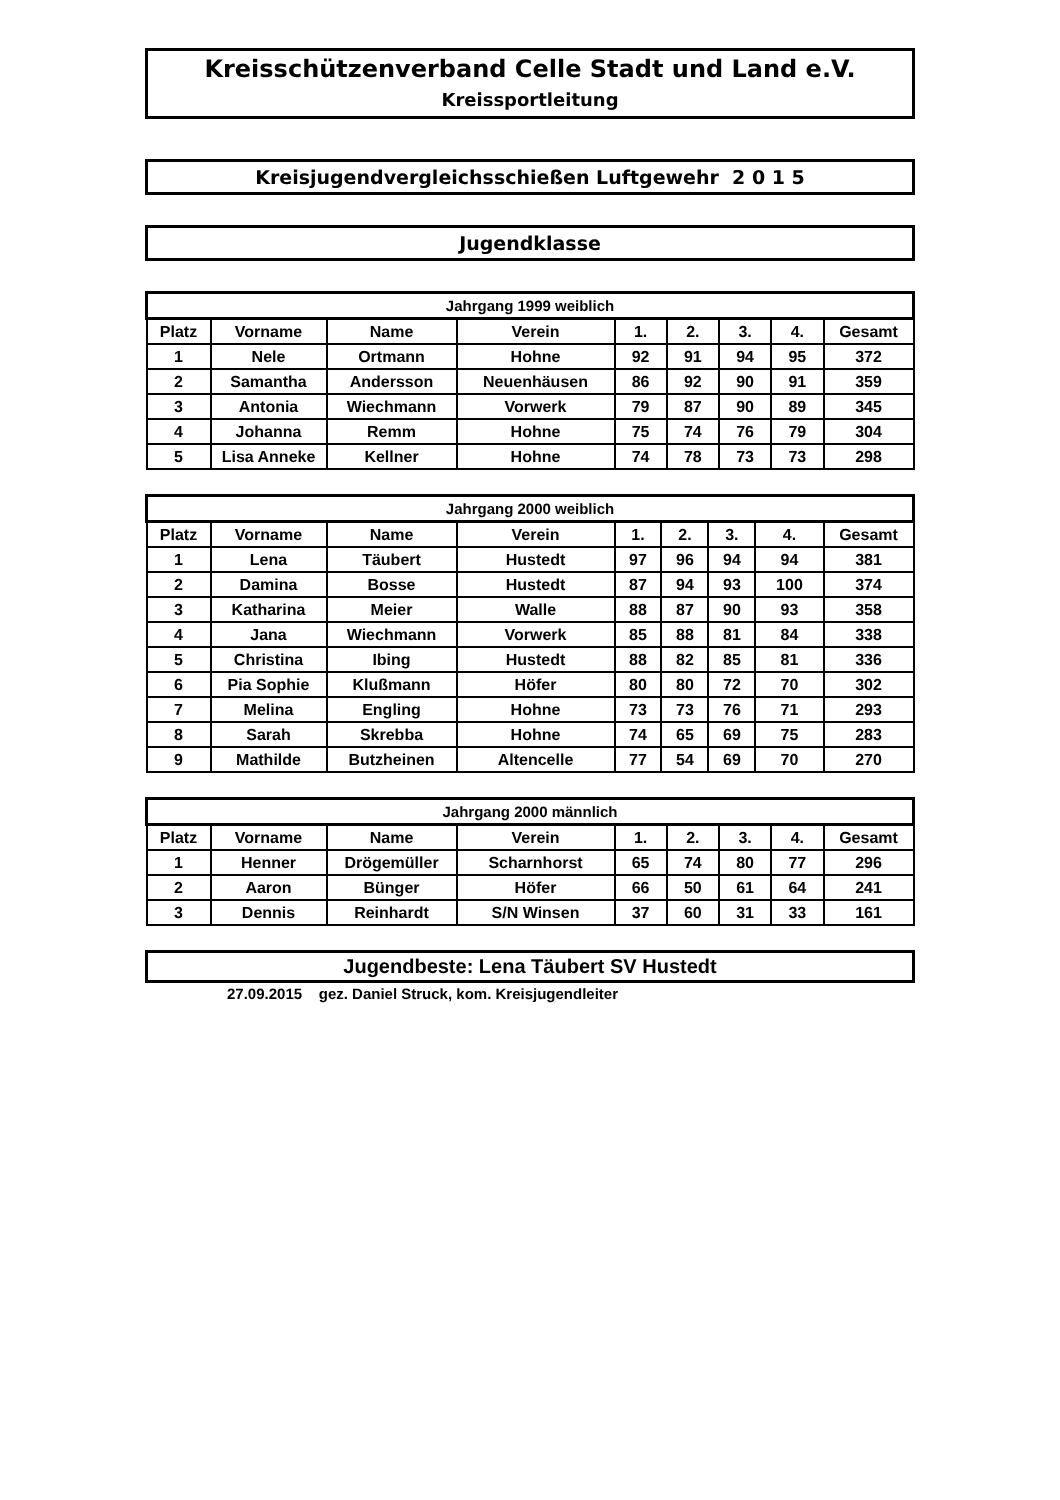Kreisschützenverband Celle Stadt und Land e.V.
Kreissportleitung
Kreisjugendvergleichsschießen Luftgewehr 2 0 1 5
Jugendklasse
| Jahrgang 1999 weiblich | | | | | | | | |
| --- | --- | --- | --- | --- | --- | --- | --- | --- |
| Platz | Vorname | Name | Verein | 1. | 2. | 3. | 4. | Gesamt |
| 1 | Nele | Ortmann | Hohne | 92 | 91 | 94 | 95 | 372 |
| 2 | Samantha | Andersson | Neuenhäusen | 86 | 92 | 90 | 91 | 359 |
| 3 | Antonia | Wiechmann | Vorwerk | 79 | 87 | 90 | 89 | 345 |
| 4 | Johanna | Remm | Hohne | 75 | 74 | 76 | 79 | 304 |
| 5 | Lisa Anneke | Kellner | Hohne | 74 | 78 | 73 | 73 | 298 |
| Jahrgang 2000 weiblich | | | | | | | | |
| --- | --- | --- | --- | --- | --- | --- | --- | --- |
| Platz | Vorname | Name | Verein | 1. | 2. | 3. | 4. | Gesamt |
| 1 | Lena | Täubert | Hustedt | 97 | 96 | 94 | 94 | 381 |
| 2 | Damina | Bosse | Hustedt | 87 | 94 | 93 | 100 | 374 |
| 3 | Katharina | Meier | Walle | 88 | 87 | 90 | 93 | 358 |
| 4 | Jana | Wiechmann | Vorwerk | 85 | 88 | 81 | 84 | 338 |
| 5 | Christina | Ibing | Hustedt | 88 | 82 | 85 | 81 | 336 |
| 6 | Pia Sophie | Klußmann | Höfer | 80 | 80 | 72 | 70 | 302 |
| 7 | Melina | Engling | Hohne | 73 | 73 | 76 | 71 | 293 |
| 8 | Sarah | Skrebba | Hohne | 74 | 65 | 69 | 75 | 283 |
| 9 | Mathilde | Butzheinen | Altencelle | 77 | 54 | 69 | 70 | 270 |
| Jahrgang 2000 männlich | | | | | | | | |
| --- | --- | --- | --- | --- | --- | --- | --- | --- |
| Platz | Vorname | Name | Verein | 1. | 2. | 3. | 4. | Gesamt |
| 1 | Henner | Drögemüller | Scharnhorst | 65 | 74 | 80 | 77 | 296 |
| 2 | Aaron | Bünger | Höfer | 66 | 50 | 61 | 64 | 241 |
| 3 | Dennis | Reinhardt | S/N Winsen | 37 | 60 | 31 | 33 | 161 |
Jugendbeste: Lena Täubert SV Hustedt
27.09.2015 gez. Daniel Struck, kom. Kreisjugendleiter